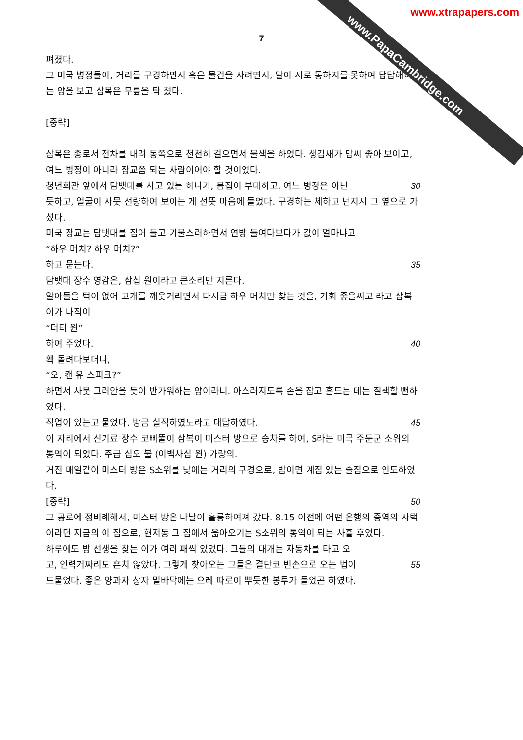www.xtrapapers.com
www.PapaCambridge.com
7
펴졌다.
그 미국 병정들이, 거리를 구경하면서 혹은 물건을 사려면서, 말이 서로 통하지를 못하여 답답해하는 양을 보고 삼복은 무릎을 탁 쳤다.
[중략]
삼복은 종로서 전차를 내려 동쪽으로 천천히 걸으면서 물색을 하였다. 생김새가 맘씨 좋아 보이고, 여느 병정이 아니라 장교쯤 되는 사람이어야 할 것이었다.
청년회관 앞에서 담뱃대를 사고 있는 하나가, 몸집이 부대하고, 여느 병정은 아닌 30
듯하고, 얼굴이 사뭇 선량하여 보이는 게 선뜻 마음에 들었다. 구경하는 체하고 넌지시 그 옆으로 가 섰다.
미국 장교는 담뱃대를 집어 들고 기물스러하면서 연방 들여다보다가 값이 얼마냐고
“하우 머치? 하우 머치?”
하고 묻는다. 35
담뱃대 장수 영감은, 삼십 원이라고 큰소리만 지른다.
알아들을 턱이 없어 고개를 깨웃거리면서 다시금 하우 머치만 찾는 것을, 기회 좋을씨고 라고 삼복이가 나직이
“더티 원”
하여 주었다. 40
홱 돌려다보더니,
“오, 캔 유 스피크?”
하면서 사뭇 그러안을 듯이 반가워하는 양이라니. 아스러지도록 손을 잡고 흔드는 데는 질색할 뻔하였다.
직업이 있는고 물었다. 방금 실직하였노라고 대답하였다. 45
이 자리에서 신기료 장수 코삐뚤이 삼복이 미스터 방으로 승차를 하여, S라는 미국 주둔군 소위의 통역이 되었다. 주급 십오 불 (이백사십 원) 가량의.
거진 매일같이 미스터 방은 S소위를 낮에는 거리의 구경으로, 밤이면 계집 있는 술집으로 인도하였다.
[중략] 50
그 공로에 정비례해서, 미스터 방은 나날이 훌륭하여져 갔다. 8.15 이전에 어떤 은행의 중역의 사택이라던 지금의 이 집으로, 현저동 그 집에서 옮아오기는 S소위의 통역이 되는 사흘 후였다.
하루에도 방 선생을 찾는 이가 여러 패씩 있었다. 그들의 대개는 자동차를 타고 오
고, 인력거짜리도 흔치 않았다. 그렇게 찾아오는 그들은 결단코 빈손으로 오는 법이 55
드물었다. 좋은 양과자 상자 밑바닥에는 으레 따로이 뿌듯한 봉투가 들었곤 하였다.